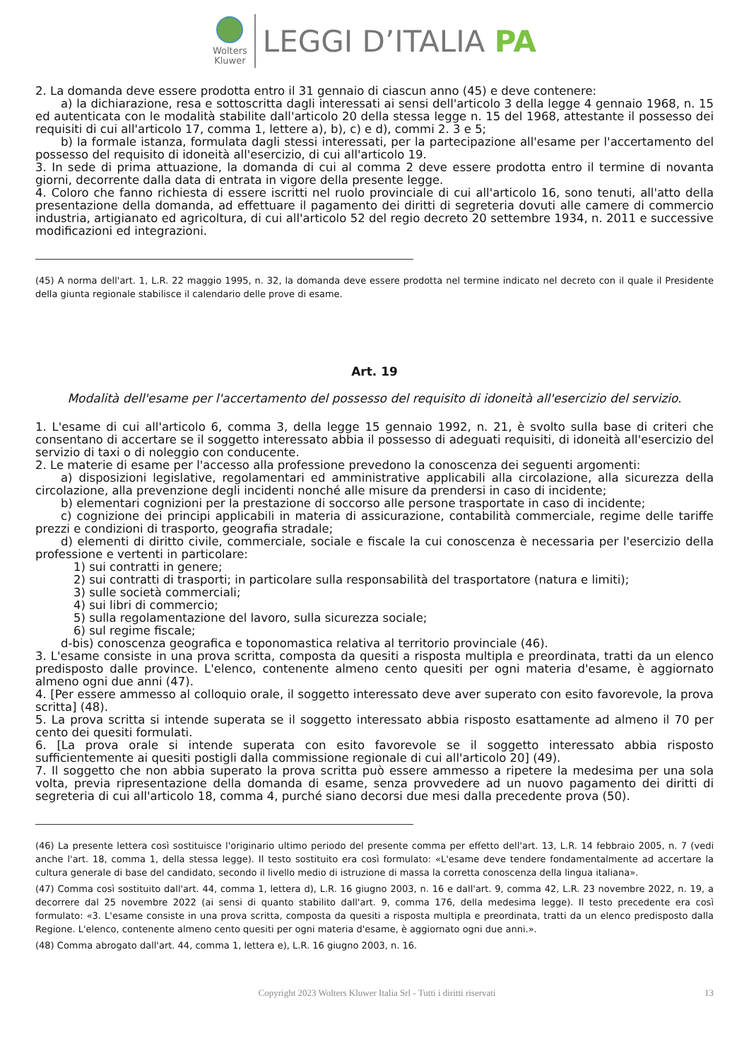Wolters
Kluwer
LEGGI D’ITALIA PA
2. La domanda deve essere prodotta entro il 31 gennaio di ciascun anno (45) e deve contenere:
a) la dichiarazione, resa e sottoscritta dagli interessati ai sensi dell'articolo 3 della legge 4 gennaio 1968, n. 15 ed autenticata con le modalità stabilite dall'articolo 20 della stessa legge n. 15 del 1968, attestante il possesso dei requisiti di cui all'articolo 17, comma 1, lettere a), b), c) e d), commi 2. 3 e 5;
b) la formale istanza, formulata dagli stessi interessati, per la partecipazione all'esame per l'accertamento del possesso del requisito di idoneità all'esercizio, di cui all'articolo 19.
3. In sede di prima attuazione, la domanda di cui al comma 2 deve essere prodotta entro il termine di novanta giorni, decorrente dalla data di entrata in vigore della presente legge.
4. Coloro che fanno richiesta di essere iscritti nel ruolo provinciale di cui all'articolo 16, sono tenuti, all'atto della presentazione della domanda, ad effettuare il pagamento dei diritti di segreteria dovuti alle camere di commercio industria, artigianato ed agricoltura, di cui all'articolo 52 del regio decreto 20 settembre 1934, n. 2011 e successive modificazioni ed integrazioni.
(45) A norma dell'art. 1, L.R. 22 maggio 1995, n. 32, la domanda deve essere prodotta nel termine indicato nel decreto con il quale il Presidente della giunta regionale stabilisce il calendario delle prove di esame.
Art. 19
Modalità dell'esame per l'accertamento del possesso del requisito di idoneità all'esercizio del servizio.
1. L'esame di cui all'articolo 6, comma 3, della legge 15 gennaio 1992, n. 21, è svolto sulla base di criteri che consentano di accertare se il soggetto interessato abbia il possesso di adeguati requisiti, di idoneità all'esercizio del servizio di taxi o di noleggio con conducente.
2. Le materie di esame per l'accesso alla professione prevedono la conoscenza dei seguenti argomenti:
a) disposizioni legislative, regolamentari ed amministrative applicabili alla circolazione, alla sicurezza della circolazione, alla prevenzione degli incidenti nonché alle misure da prendersi in caso di incidente;
b) elementari cognizioni per la prestazione di soccorso alle persone trasportate in caso di incidente;
c) cognizione dei principi applicabili in materia di assicurazione, contabilità commerciale, regime delle tariffe prezzi e condizioni di trasporto, geografia stradale;
d) elementi di diritto civile, commerciale, sociale e fiscale la cui conoscenza è necessaria per l'esercizio della professione e vertenti in particolare:
1) sui contratti in genere;
2) sui contratti di trasporti; in particolare sulla responsabilità del trasportatore (natura e limiti);
3) sulle società commerciali;
4) sui libri di commercio;
5) sulla regolamentazione del lavoro, sulla sicurezza sociale;
6) sul regime fiscale;
d-bis) conoscenza geografica e toponomastica relativa al territorio provinciale (46).
3. L'esame consiste in una prova scritta, composta da quesiti a risposta multipla e preordinata, tratti da un elenco predisposto dalle province. L'elenco, contenente almeno cento quesiti per ogni materia d'esame, è aggiornato almeno ogni due anni (47).
4. [Per essere ammesso al colloquio orale, il soggetto interessato deve aver superato con esito favorevole, la prova scritta] (48).
5. La prova scritta si intende superata se il soggetto interessato abbia risposto esattamente ad almeno il 70 per cento dei quesiti formulati.
6. [La prova orale si intende superata con esito favorevole se il soggetto interessato abbia risposto sufficientemente ai quesiti postigli dalla commissione regionale di cui all'articolo 20] (49).
7. Il soggetto che non abbia superato la prova scritta può essere ammesso a ripetere la medesima per una sola volta, previa ripresentazione della domanda di esame, senza provvedere ad un nuovo pagamento dei diritti di segreteria di cui all'articolo 18, comma 4, purché siano decorsi due mesi dalla precedente prova (50).
(46) La presente lettera così sostituisce l'originario ultimo periodo del presente comma per effetto dell'art. 13, L.R. 14 febbraio 2005, n. 7 (vedi anche l'art. 18, comma 1, della stessa legge). Il testo sostituito era così formulato: «L'esame deve tendere fondamentalmente ad accertare la cultura generale di base del candidato, secondo il livello medio di istruzione di massa la corretta conoscenza della lingua italiana».
(47) Comma così sostituito dall'art. 44, comma 1, lettera d), L.R. 16 giugno 2003, n. 16 e dall'art. 9, comma 42, L.R. 23 novembre 2022, n. 19, a decorrere dal 25 novembre 2022 (ai sensi di quanto stabilito dall'art. 9, comma 176, della medesima legge). Il testo precedente era così formulato: «3. L'esame consiste in una prova scritta, composta da quesiti a risposta multipla e preordinata, tratti da un elenco predisposto dalla Regione. L'elenco, contenente almeno cento quesiti per ogni materia d'esame, è aggiornato ogni due anni.».
(48) Comma abrogato dall'art. 44, comma 1, lettera e), L.R. 16 giugno 2003, n. 16.
Copyright 2023 Wolters Kluwer Italia Srl - Tutti i diritti riservati 13